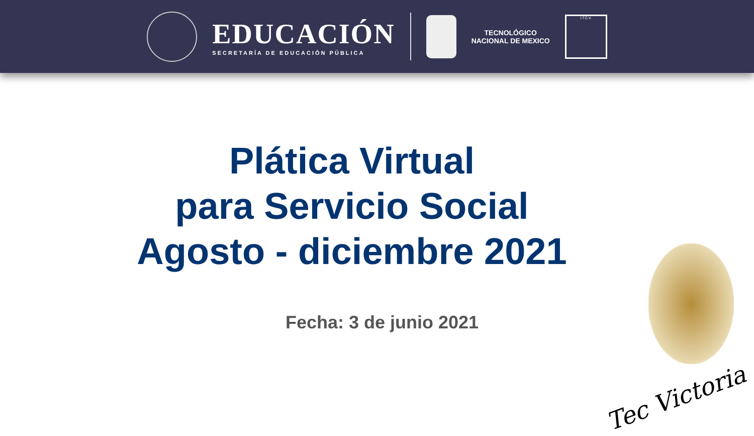EDUCACIÓN
SECRETARÍA DE EDUCACIÓN PÚBLICA
TECNOLÓGICO
NACIONAL DE MEXICO
I.T.C.V.
Plática Virtual
para Servicio Social
Agosto - diciembre 2021
Fecha: 3 de junio 2021
Tec Victoria